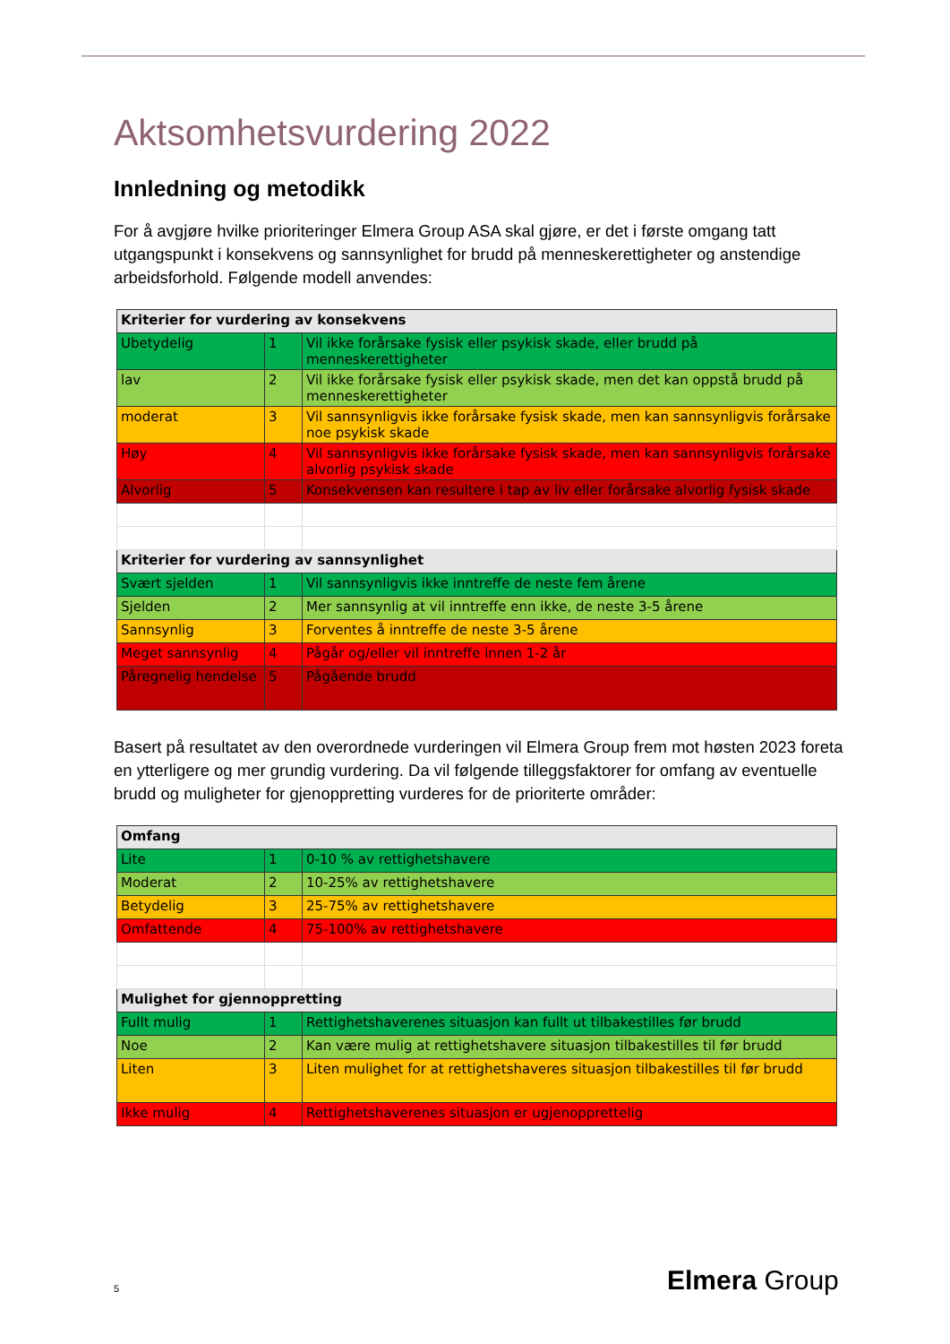Aktsomhetsvurdering 2022
Innledning og metodikk
For å avgjøre hvilke prioriteringer Elmera Group ASA skal gjøre, er det i første omgang tatt utgangspunkt i konsekvens og sannsynlighet for brudd på menneskerettigheter og anstendige arbeidsforhold. Følgende modell anvendes:
| Kriterier for vurdering av konsekvens | | |
| Ubetydelig | 1 | Vil ikke forårsake fysisk eller psykisk skade, eller brudd på menneskerettigheter |
| lav | 2 | Vil ikke forårsake fysisk eller psykisk skade, men det kan oppstå brudd på menneskerettigheter |
| moderat | 3 | Vil sannsynligvis ikke forårsake fysisk skade, men kan sannsynligvis forårsake noe psykisk skade |
| Høy | 4 | Vil sannsynligvis ikke forårsake fysisk skade, men kan sannsynligvis forårsake alvorlig psykisk skade |
| Alvorlig | 5 | Konsekvensen kan resultere i tap av liv eller forårsake alvorlig fysisk skade |
| Kriterier for vurdering av sannsynlighet | | |
| Svært sjelden | 1 | Vil sannsynligvis ikke inntreffe de neste fem årene |
| Sjelden | 2 | Mer sannsynlig at vil inntreffe enn ikke, de neste 3-5 årene |
| Sannsynlig | 3 | Forventes å inntreffe de neste 3-5 årene |
| Meget sannsynlig | 4 | Pågår og/eller vil inntreffe innen 1-2 år |
| Påregnelig hendelse | 5 | Pågående brudd |
Basert på resultatet av den overordnede vurderingen vil Elmera Group frem mot høsten 2023 foreta en ytterligere og mer grundig vurdering. Da vil følgende tilleggsfaktorer for omfang av eventuelle brudd og muligheter for gjenoppretting vurderes for de prioriterte områder:
| Omfang | | |
| Lite | 1 | 0-10 % av rettighetshavere |
| Moderat | 2 | 10-25% av rettighetshavere |
| Betydelig | 3 | 25-75% av rettighetshavere |
| Omfattende | 4 | 75-100% av rettighetshavere |
| Mulighet for gjennoppretting | | |
| Fullt mulig | 1 | Rettighetshaverenes situasjon kan fullt ut tilbakestilles før brudd |
| Noe | 2 | Kan være mulig at rettighetshavere situasjon tilbakestilles til før brudd |
| Liten | 3 | Liten mulighet for at rettighetshaveres situasjon tilbakestilles til før brudd |
| Ikke mulig | 4 | Rettighetshaverenes situasjon er ugjenopprettelig |
5 Elmera Group